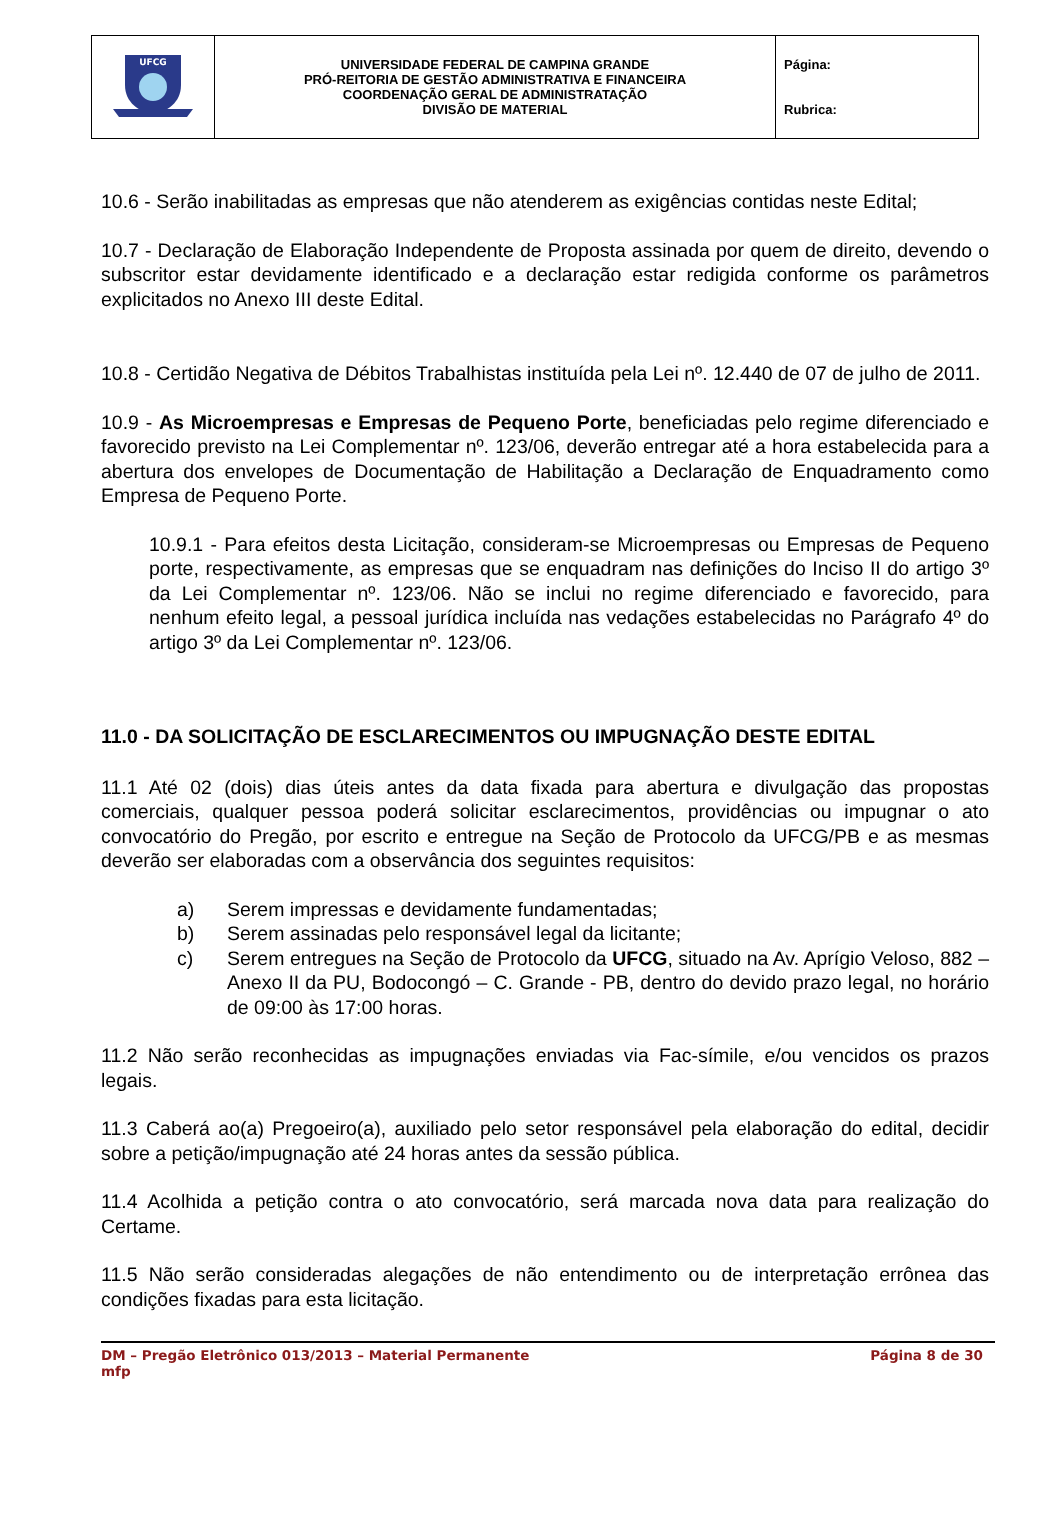| UFCG | UNIVERSIDADE FEDERAL DE CAMPINA GRANDE PRÓ-REITORIA DE GESTÃO ADMINISTRATIVA E FINANCEIRA COORDENAÇÃO GERAL DE ADMINISTRATAÇÃO DIVISÃO DE MATERIAL | Página: Rubrica: |
10.6 - Serão inabilitadas as empresas que não atenderem as exigências contidas neste Edital;
10.7 - Declaração de Elaboração Independente de Proposta assinada por quem de direito, devendo o subscritor estar devidamente identificado e a declaração estar redigida conforme os parâmetros explicitados no Anexo III deste Edital.
10.8 - Certidão Negativa de Débitos Trabalhistas instituída pela Lei nº. 12.440 de 07 de julho de 2011.
10.9 - As Microempresas e Empresas de Pequeno Porte, beneficiadas pelo regime diferenciado e favorecido previsto na Lei Complementar nº. 123/06, deverão entregar até a hora estabelecida para a abertura dos envelopes de Documentação de Habilitação a Declaração de Enquadramento como Empresa de Pequeno Porte.
10.9.1 - Para efeitos desta Licitação, consideram-se Microempresas ou Empresas de Pequeno porte, respectivamente, as empresas que se enquadram nas definições do Inciso II do artigo 3º da Lei Complementar nº. 123/06. Não se inclui no regime diferenciado e favorecido, para nenhum efeito legal, a pessoal jurídica incluída nas vedações estabelecidas no Parágrafo 4º do artigo 3º da Lei Complementar nº. 123/06.
11.0 - DA SOLICITAÇÃO DE ESCLARECIMENTOS OU IMPUGNAÇÃO DESTE EDITAL
11.1 Até 02 (dois) dias úteis antes da data fixada para abertura e divulgação das propostas comerciais, qualquer pessoa poderá solicitar esclarecimentos, providências ou impugnar o ato convocatório do Pregão, por escrito e entregue na Seção de Protocolo da UFCG/PB e as mesmas deverão ser elaboradas com a observância dos seguintes requisitos:
a) Serem impressas e devidamente fundamentadas;
b) Serem assinadas pelo responsável legal da licitante;
c) Serem entregues na Seção de Protocolo da UFCG, situado na Av. Aprígio Veloso, 882 – Anexo II da PU, Bodocongó – C. Grande - PB, dentro do devido prazo legal, no horário de 09:00 às 17:00 horas.
11.2 Não serão reconhecidas as impugnações enviadas via Fac-símile, e/ou vencidos os prazos legais.
11.3 Caberá ao(a) Pregoeiro(a), auxiliado pelo setor responsável pela elaboração do edital, decidir sobre a petição/impugnação até 24 horas antes da sessão pública.
11.4 Acolhida a petição contra o ato convocatório, será marcada nova data para realização do Certame.
11.5 Não serão consideradas alegações de não entendimento ou de interpretação errônea das condições fixadas para esta licitação.
DM – Pregão Eletrônico 013/2013 – Material Permanente
mfp
Página 8 de 30